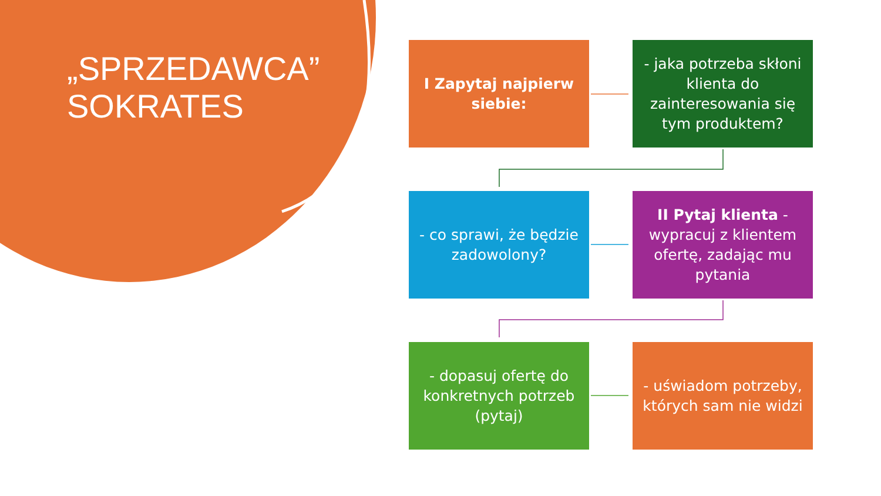„SPRZEDAWCA”
SOKRATES
I Zapytaj najpierw siebie:
- jaka potrzeba skłoni klienta do zainteresowania się tym produktem?
- co sprawi, że będzie zadowolony?
II Pytaj klienta - wypracuj z klientem ofertę, zadając mu pytania
- dopasuj ofertę do konkretnych potrzeb (pytaj)
- uświadom potrzeby, których sam nie widzi